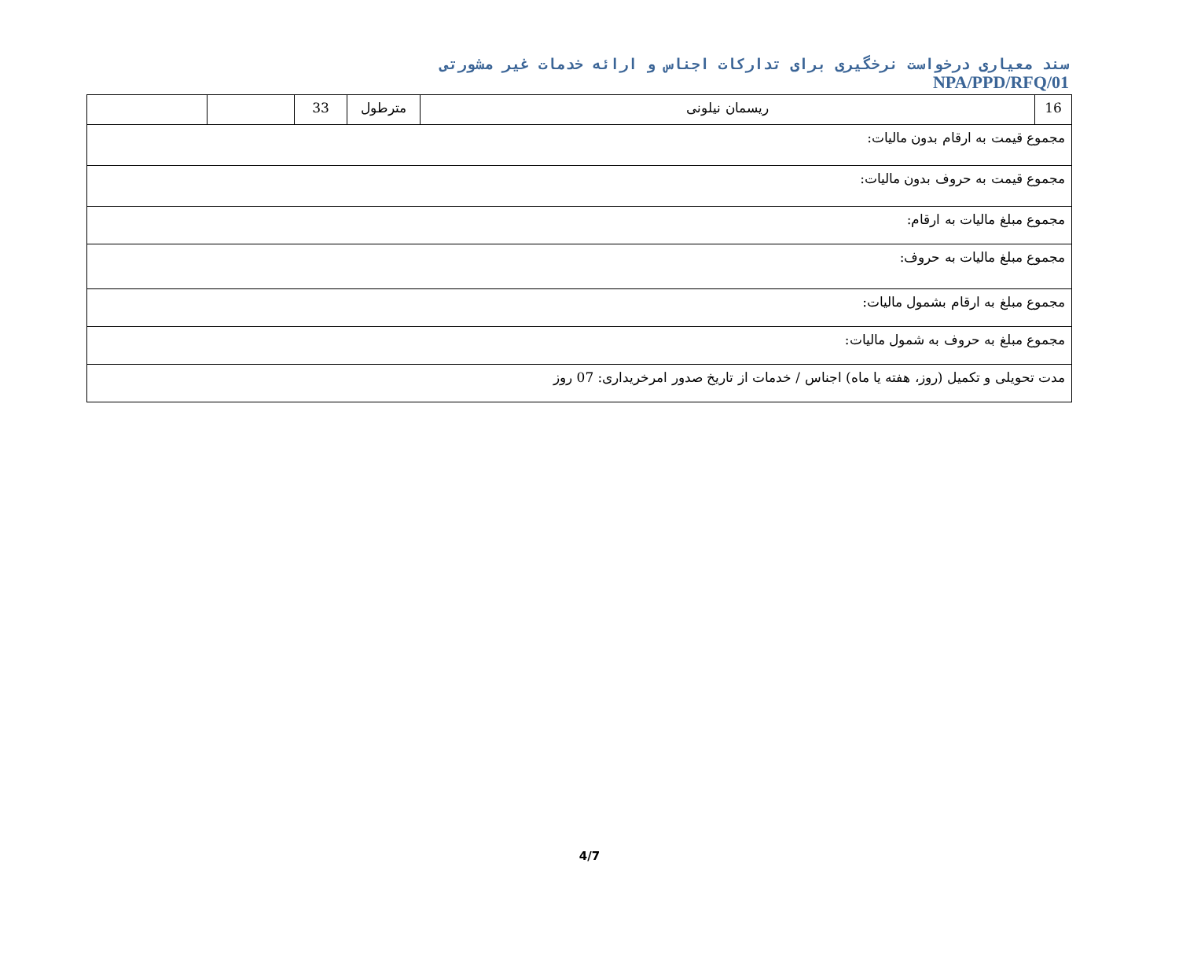سند معیاری درخواست نرخگیری برای تدارکات اجناس و ارائه خدمات غیر مشورتی
NPA/PPD/RFQ/01
| 16 | ریسمان نیلونی | مترطول | 33 | | |
| مجموع قیمت به ارقام بدون مالیات: | | | | | |
| مجموع قیمت به حروف بدون مالیات: | | | | | |
| مجموع مبلغ مالیات به ارقام: | | | | | |
| مجموع مبلغ مالیات به حروف: | | | | | |
| مجموع مبلغ به ارقام بشمول مالیات: | | | | | |
| مجموع مبلغ به حروف به شمول مالیات: | | | | | |
| مدت تحویلی و تکمیل (روز، هفته یا ماه) اجناس / خدمات از تاریخ صدور امرخریداری: 07 روز | | | | | |
4/7